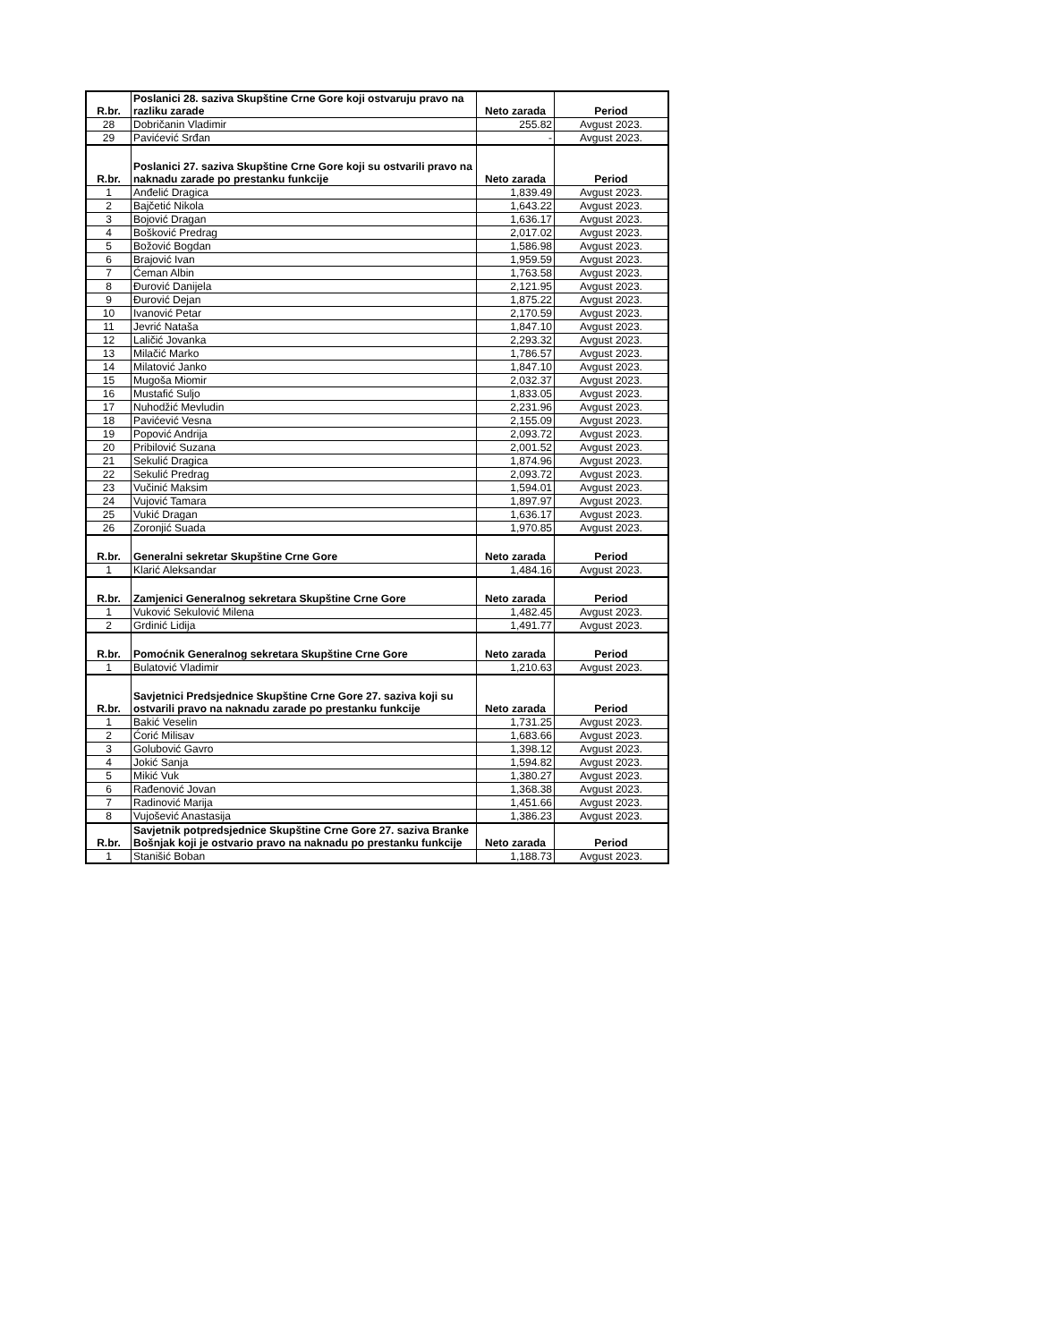| R.br. | Poslanici 28. saziva Skupštine Crne Gore koji ostvaruju pravo na razliku zarade | Neto zarada | Period |
| --- | --- | --- | --- |
| 28 | Dobričanin Vladimir | 255.82 | Avgust 2023. |
| 29 | Pavićević Srđan | - | Avgust 2023. |
| R.br. | Poslanici 27. saziva Skupštine Crne Gore koji su ostvarili pravo na naknadu zarade po prestanku funkcije | Neto zarada | Period |
| 1 | Anđelić Dragica | 1,839.49 | Avgust 2023. |
| 2 | Bajčetić Nikola | 1,643.22 | Avgust 2023. |
| 3 | Bojović Dragan | 1,636.17 | Avgust 2023. |
| 4 | Bošković Predrag | 2,017.02 | Avgust 2023. |
| 5 | Božović Bogdan | 1,586.98 | Avgust 2023. |
| 6 | Brajović Ivan | 1,959.59 | Avgust 2023. |
| 7 | Ćeman Albin | 1,763.58 | Avgust 2023. |
| 8 | Đurović Danijela | 2,121.95 | Avgust 2023. |
| 9 | Đurović Dejan | 1,875.22 | Avgust 2023. |
| 10 | Ivanović Petar | 2,170.59 | Avgust 2023. |
| 11 | Jevrić Nataša | 1,847.10 | Avgust 2023. |
| 12 | Laličić Jovanka | 2,293.32 | Avgust 2023. |
| 13 | Milačić Marko | 1,786.57 | Avgust 2023. |
| 14 | Milatović Janko | 1,847.10 | Avgust 2023. |
| 15 | Mugoša Miomir | 2,032.37 | Avgust 2023. |
| 16 | Mustafić Suljo | 1,833.05 | Avgust 2023. |
| 17 | Nuhodžić Mevludin | 2,231.96 | Avgust 2023. |
| 18 | Pavićević Vesna | 2,155.09 | Avgust 2023. |
| 19 | Popović Andrija | 2,093.72 | Avgust 2023. |
| 20 | Pribilović Suzana | 2,001.52 | Avgust 2023. |
| 21 | Sekulić Dragica | 1,874.96 | Avgust 2023. |
| 22 | Sekulić Predrag | 2,093.72 | Avgust 2023. |
| 23 | Vučinić Maksim | 1,594.01 | Avgust 2023. |
| 24 | Vujović Tamara | 1,897.97 | Avgust 2023. |
| 25 | Vukić Dragan | 1,636.17 | Avgust 2023. |
| 26 | Zoronjić Suada | 1,970.85 | Avgust 2023. |
| R.br. | Generalni sekretar Skupštine Crne Gore | Neto zarada | Period |
| 1 | Klarić Aleksandar | 1,484.16 | Avgust 2023. |
| R.br. | Zamjenici Generalnog sekretara Skupštine Crne Gore | Neto zarada | Period |
| 1 | Vuković Sekulović Milena | 1,482.45 | Avgust 2023. |
| 2 | Grdinić Lidija | 1,491.77 | Avgust 2023. |
| R.br. | Pomoćnik Generalnog sekretara Skupštine Crne Gore | Neto zarada | Period |
| 1 | Bulatović Vladimir | 1,210.63 | Avgust 2023. |
| R.br. | Savjetnici Predsjednice Skupštine Crne Gore 27. saziva koji su ostvarili pravo na naknadu zarade po prestanku funkcije | Neto zarada | Period |
| 1 | Bakić Veselin | 1,731.25 | Avgust 2023. |
| 2 | Ćorić Milisav | 1,683.66 | Avgust 2023. |
| 3 | Golubović Gavro | 1,398.12 | Avgust 2023. |
| 4 | Jokić Sanja | 1,594.82 | Avgust 2023. |
| 5 | Mikić Vuk | 1,380.27 | Avgust 2023. |
| 6 | Rađenović Jovan | 1,368.38 | Avgust 2023. |
| 7 | Radinović Marija | 1,451.66 | Avgust 2023. |
| 8 | Vujošević Anastasija | 1,386.23 | Avgust 2023. |
| R.br. | Savjetnik potpredsjednice Skupštine Crne Gore 27. saziva Branke Bošnjak koji je ostvario pravo na naknadu po prestanku funkcije | Neto zarada | Period |
| 1 | Stanišić Boban | 1,188.73 | Avgust 2023. |